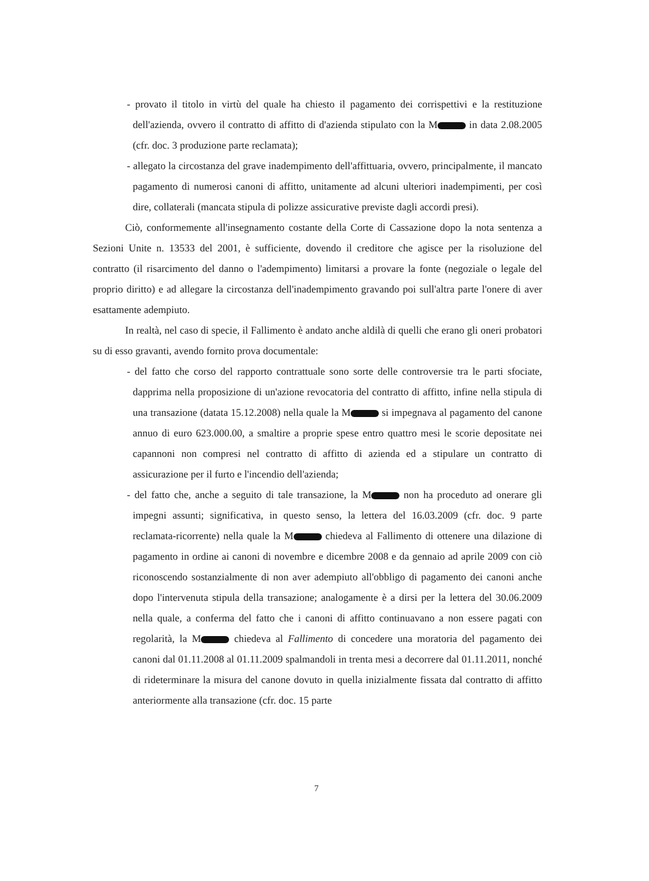- provato il titolo in virtù del quale ha chiesto il pagamento dei corrispettivi e la restituzione dell'azienda, ovvero il contratto di affitto di d'azienda stipulato con la M in data 2.08.2005 (cfr. doc. 3 produzione parte reclamata);
- allegato la circostanza del grave inadempimento dell'affittuaria, ovvero, principalmente, il mancato pagamento di numerosi canoni di affitto, unitamente ad alcuni ulteriori inadempimenti, per così dire, collaterali (mancata stipula di polizze assicurative previste dagli accordi presi).
Ciò, conformemente all'insegnamento costante della Corte di Cassazione dopo la nota sentenza a Sezioni Unite n. 13533 del 2001, è sufficiente, dovendo il creditore che agisce per la risoluzione del contratto (il risarcimento del danno o l'adempimento) limitarsi a provare la fonte (negoziale o legale del proprio diritto) e ad allegare la circostanza dell'inadempimento gravando poi sull'altra parte l'onere di aver esattamente adempiuto.
In realtà, nel caso di specie, il Fallimento è andato anche aldilà di quelli che erano gli oneri probatori su di esso gravanti, avendo fornito prova documentale:
- del fatto che corso del rapporto contrattuale sono sorte delle controversie tra le parti sfociate, dapprima nella proposizione di un'azione revocatoria del contratto di affitto, infine nella stipula di una transazione (datata 15.12.2008) nella quale la M si impegnava al pagamento del canone annuo di euro 623.000.00, a smaltire a proprie spese entro quattro mesi le scorie depositate nei capannoni non compresi nel contratto di affitto di azienda ed a stipulare un contratto di assicurazione per il furto e l'incendio dell'azienda;
- del fatto che, anche a seguito di tale transazione, la M non ha proceduto ad onerare gli impegni assunti; significativa, in questo senso, la lettera del 16.03.2009 (cfr. doc. 9 parte reclamata-ricorrente) nella quale la M chiedeva al Fallimento di ottenere una dilazione di pagamento in ordine ai canoni di novembre e dicembre 2008 e da gennaio ad aprile 2009 con ciò riconoscendo sostanzialmente di non aver adempiuto all'obbligo di pagamento dei canoni anche dopo l'intervenuta stipula della transazione; analogamente è a dirsi per la lettera del 30.06.2009 nella quale, a conferma del fatto che i canoni di affitto continuavano a non essere pagati con regolarità, la M chiedeva al Fallimento di concedere una moratoria del pagamento dei canoni dal 01.11.2008 al 01.11.2009 spalmandoli in trenta mesi a decorrere dal 01.11.2011, nonché di rideterminare la misura del canone dovuto in quella inizialmente fissata dal contratto di affitto anteriormente alla transazione (cfr. doc. 15 parte
7